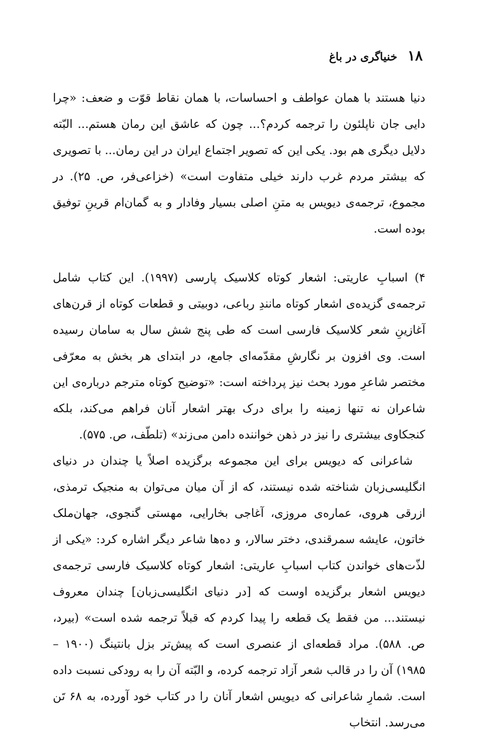۱۸ خنیاگری در باغ
دنیا هستند با همان عواطف و احساسات، با همان نقاط قوّت و ضعف: «چرا دایی جان ناپلئون را ترجمه کردم؟... چون که عاشق این رمان هستم... البّته دلایل دیگری هم بود. یکی این که تصویر اجتماع ایران در این رمان... با تصویری که بیشتر مردم غرب دارند خیلی متفاوت است» (خزاعی‌فر، ص. ۲۵). در مجموع، ترجمه‌ی دیویس به متنِ اصلی بسیار وفادار و به گمان‌ام قرینِ توفیق بوده است.
۴) اسبابِ عاریتی: اشعار کوتاه کلاسیک پارسی (۱۹۹۷). این کتاب شامل ترجمه‌ی گزیده‌ی اشعار کوتاه مانندِ رباعی، دوبیتی و قطعات کوتاه از قرن‌های آغازینِ شعر کلاسیک فارسی است که طی پنج شش سال به سامان رسیده است. وی افزون بر نگارشِ مقدّمه‌ای جامع، در ابتدای هر بخش به معرّفی مختصر شاعرِ مورد بحث نیز پرداخته است: «توضیح کوتاه مترجم درباره‌ی این شاعران نه تنها زمینه را برای درک بهتر اشعار آنان فراهم می‌کند، بلکه کنجکاوی بیشتری را نیز در ذهن خواننده دامن می‌زند» (تلطّف، ص. ۵۷۵).
شاعرانی که دیویس برای این مجموعه برگزیده اصلاً یا چندان در دنیای انگلیسی‌زبان شناخته شده نیستند، که از آن میان می‌توان به منجیک ترمذی، ازرقی هروی، عماره‌ی مروزی، آغاجی بخارایی، مهستی گنجوی، جهان‌ملک خاتون، عایشه سمرقندی، دختر سالار، و ده‌ها شاعر دیگر اشاره کرد: «یکی از لذّت‌های خواندن کتاب اسبابِ عاریتی: اشعار کوتاه کلاسیک فارسی ترجمه‌ی دیویس اشعار برگزیده اوست که [در دنیای انگلیسی‌زبان] چندان معروف نیستند... من فقط یک قطعه را پیدا کردم که قبلاً ترجمه شده است» (بیرد، ص. ۵۸۸). مراد قطعه‌ای از عنصری است که پیش‌تر بزل بانتینگ (۱۹۰۰ – ۱۹۸۵) آن را در قالب شعر آزاد ترجمه کرده، و البّته آن را به رودکی نسبت داده است. شمارِ شاعرانی که دیویس اشعار آنان را در کتاب خود آورده، به ۶۸ تَن می‌رسد. انتخاب